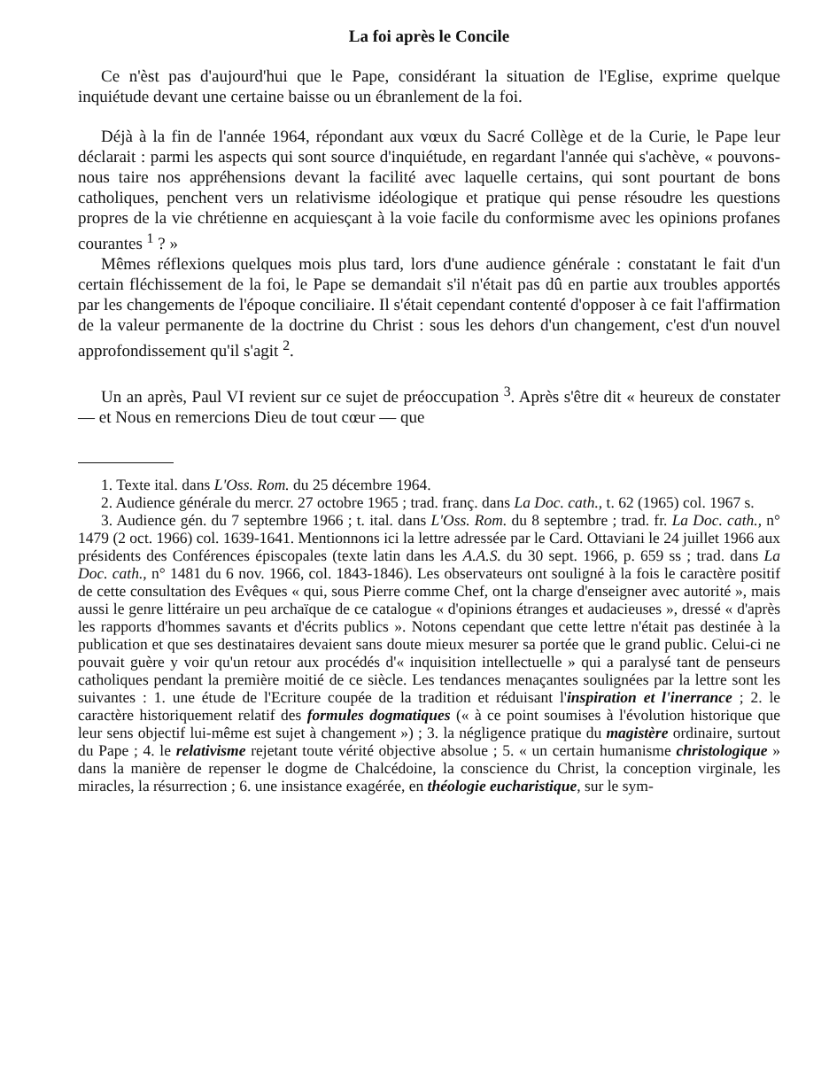La foi après le Concile
Ce n'èst pas d'aujourd'hui que le Pape, considérant la situation de l'Eglise, exprime quelque inquiétude devant une certaine baisse ou un ébranlement de la foi.
Déjà à la fin de l'année 1964, répondant aux vœux du Sacré Collège et de la Curie, le Pape leur déclarait : parmi les aspects qui sont source d'inquiétude, en regardant l'année qui s'achève, « pouvons-nous taire nos appréhensions devant la facilité avec laquelle certains, qui sont pourtant de bons catholiques, penchent vers un relativisme idéologique et pratique qui pense résoudre les questions propres de la vie chrétienne en acquiesçant à la voie facile du conformisme avec les opinions profanes courantes <sup>1</sup> ? »
Mêmes réflexions quelques mois plus tard, lors d'une audience générale : constatant le fait d'un certain fléchissement de la foi, le Pape se demandait s'il n'était pas dû en partie aux troubles apportés par les changements de l'époque conciliaire. Il s'était cependant contenté d'opposer à ce fait l'affirmation de la valeur permanente de la doctrine du Christ : sous les dehors d'un changement, c'est d'un nouvel approfondissement qu'il s'agit <sup>2</sup>.
Un an après, Paul VI revient sur ce sujet de préoccupation <sup>3</sup>. Après s'être dit « heureux de constater — et Nous en remercions Dieu de tout cœur — que
1. Texte ital. dans L'Oss. Rom. du 25 décembre 1964.
2. Audience générale du mercr. 27 octobre 1965 ; trad. franç. dans La Doc. cath., t. 62 (1965) col. 1967 s.
3. Audience gén. du 7 septembre 1966 ; t. ital. dans L'Oss. Rom. du 8 septembre ; trad. fr. La Doc. cath., n° 1479 (2 oct. 1966) col. 1639-1641. Mentionnons ici la lettre adressée par le Card. Ottaviani le 24 juillet 1966 aux présidents des Conférences épiscopales (texte latin dans les A.A.S. du 30 sept. 1966, p. 659 ss ; trad. dans La Doc. cath., n° 1481 du 6 nov. 1966, col. 1843-1846). Les observateurs ont souligné à la fois le caractère positif de cette consultation des Evêques « qui, sous Pierre comme Chef, ont la charge d'enseigner avec autorité », mais aussi le genre littéraire un peu archaïque de ce catalogue « d'opinions étranges et audacieuses », dressé « d'après les rapports d'hommes savants et d'écrits publics ». Notons cependant que cette lettre n'était pas destinée à la publication et que ses destinataires devaient sans doute mieux mesurer sa portée que le grand public. Celui-ci ne pouvait guère y voir qu'un retour aux procédés d'« inquisition intellectuelle » qui a paralysé tant de penseurs catholiques pendant la première moitié de ce siècle. Les tendances menaçantes soulignées par la lettre sont les suivantes : 1. une étude de l'Ecriture coupée de la tradition et réduisant l'inspiration et l'inerrance ; 2. le caractère historiquement relatif des formules dogmatiques (« à ce point soumises à l'évolution historique que leur sens objectif lui-même est sujet à changement ») ; 3. la négligence pratique du magistère ordinaire, surtout du Pape ; 4. le relativisme rejetant toute vérité objective absolue ; 5. « un certain humanisme christologique » dans la manière de repenser le dogme de Chalcédoine, la conscience du Christ, la conception virginale, les miracles, la résurrection ; 6. une insistance exagérée, en théologie eucharistique, sur le sym-